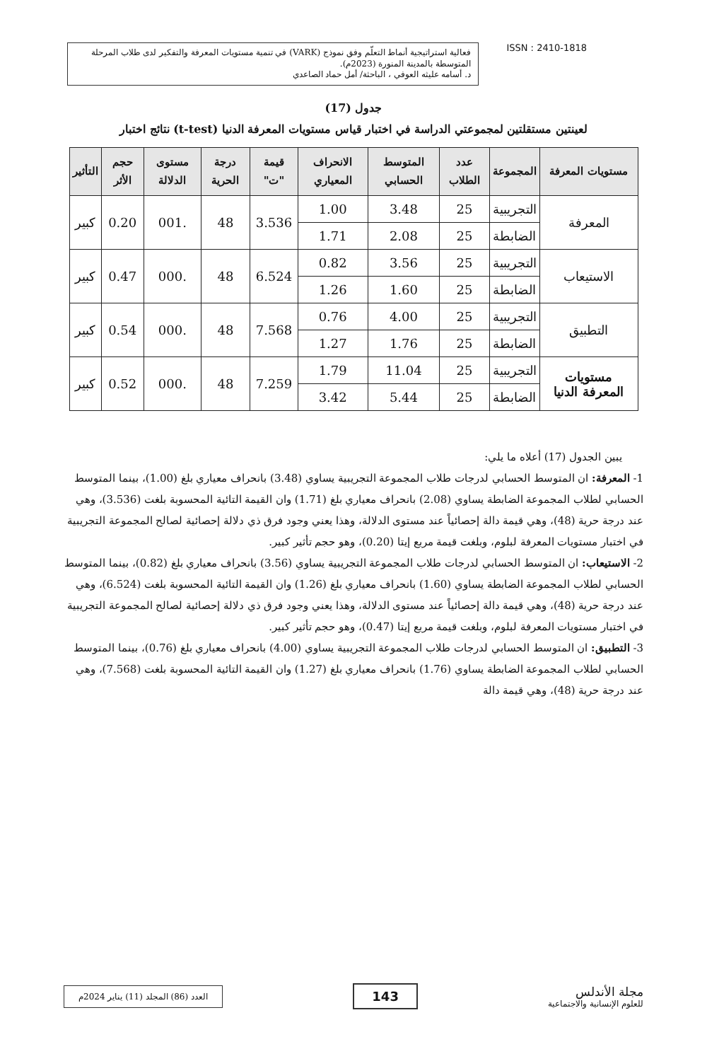فعالية استراتيجية أنماط التعلّم وفق نموذج (VARK) في تنمية مستويات المعرفة والتفكير لدى طلاب المرحلة المتوسطة بالمدينة المنورة (2023م).
د. أسامه عليثه العوفي ، الباحثة/ أمل حماد الصاعدي
ISSN : 2410-1818
جدول (17)
نتائج اختبار (t-test) لعينتين مستقلتين لمجموعتي الدراسة في اختبار قياس مستويات المعرفة الدنيا
| مستويات المعرفة | المجموعة | عدد الطلاب | المتوسط الحسابي | الانحراف المعياري | قيمة "ت" | درجة الحرية | مستوى الدلالة | حجم الأثر | التأثير |
| --- | --- | --- | --- | --- | --- | --- | --- | --- | --- |
| المعرفة | التجريبية | 25 | 3.48 | 1.00 | 3.536 | 48 | .001 | 0.20 | كبير |
| | الضابطة | 25 | 2.08 | 1.71 | | | | | |
| الاستيعاب | التجريبية | 25 | 3.56 | 0.82 | 6.524 | 48 | .000 | 0.47 | كبير |
| | الضابطة | 25 | 1.60 | 1.26 | | | | | |
| التطبيق | التجريبية | 25 | 4.00 | 0.76 | 7.568 | 48 | .000 | 0.54 | كبير |
| | الضابطة | 25 | 1.76 | 1.27 | | | | | |
| مستويات المعرفة الدنيا | التجريبية | 25 | 11.04 | 1.79 | 7.259 | 48 | .000 | 0.52 | كبير |
| | الضابطة | 25 | 5.44 | 3.42 | | | | | |
يبين الجدول (17) أعلاه ما يلي:
1- المعرفة: ان المتوسط الحسابي لدرجات طلاب المجموعة التجريبية يساوي (3.48) بانحراف معياري بلغ (1.00)، بينما المتوسط الحسابي لطلاب المجموعة الضابطة يساوي (2.08) بانحراف معياري بلغ (1.71) وان القيمة التائية المحسوبة بلغت (3.536)، وهي عند درجة حرية (48)، وهي قيمة دالة إحصائياً عند مستوى الدلالة، وهذا يعني وجود فرق ذي دلالة إحصائية لصالح المجموعة التجريبية في اختبار مستويات المعرفة لبلوم، وبلغت قيمة مربع إيتا (0.20)، وهو حجم تأثير كبير.
2- الاستيعاب: ان المتوسط الحسابي لدرجات طلاب المجموعة التجريبية يساوي (3.56) بانحراف معياري بلغ (0.82)، بينما المتوسط الحسابي لطلاب المجموعة الضابطة يساوي (1.60) بانحراف معياري بلغ (1.26) وان القيمة التائية المحسوبة بلغت (6.524)، وهي عند درجة حرية (48)، وهي قيمة دالة إحصائياً عند مستوى الدلالة، وهذا يعني وجود فرق ذي دلالة إحصائية لصالح المجموعة التجريبية في اختبار مستويات المعرفة لبلوم، وبلغت قيمة مربع إيتا (0.47)، وهو حجم تأثير كبير.
3- التطبيق: ان المتوسط الحسابي لدرجات طلاب المجموعة التجريبية يساوي (4.00) بانحراف معياري بلغ (0.76)، بينما المتوسط الحسابي لطلاب المجموعة الضابطة يساوي (1.76) بانحراف معياري بلغ (1.27) وان القيمة التائية المحسوبة بلغت (7.568)، وهي عند درجة حرية (48)، وهي قيمة دالة
العدد (86) المجلد (11) يناير 2024م
143
مجلة الأندلس
للعلوم الإنسانية والاجتماعية